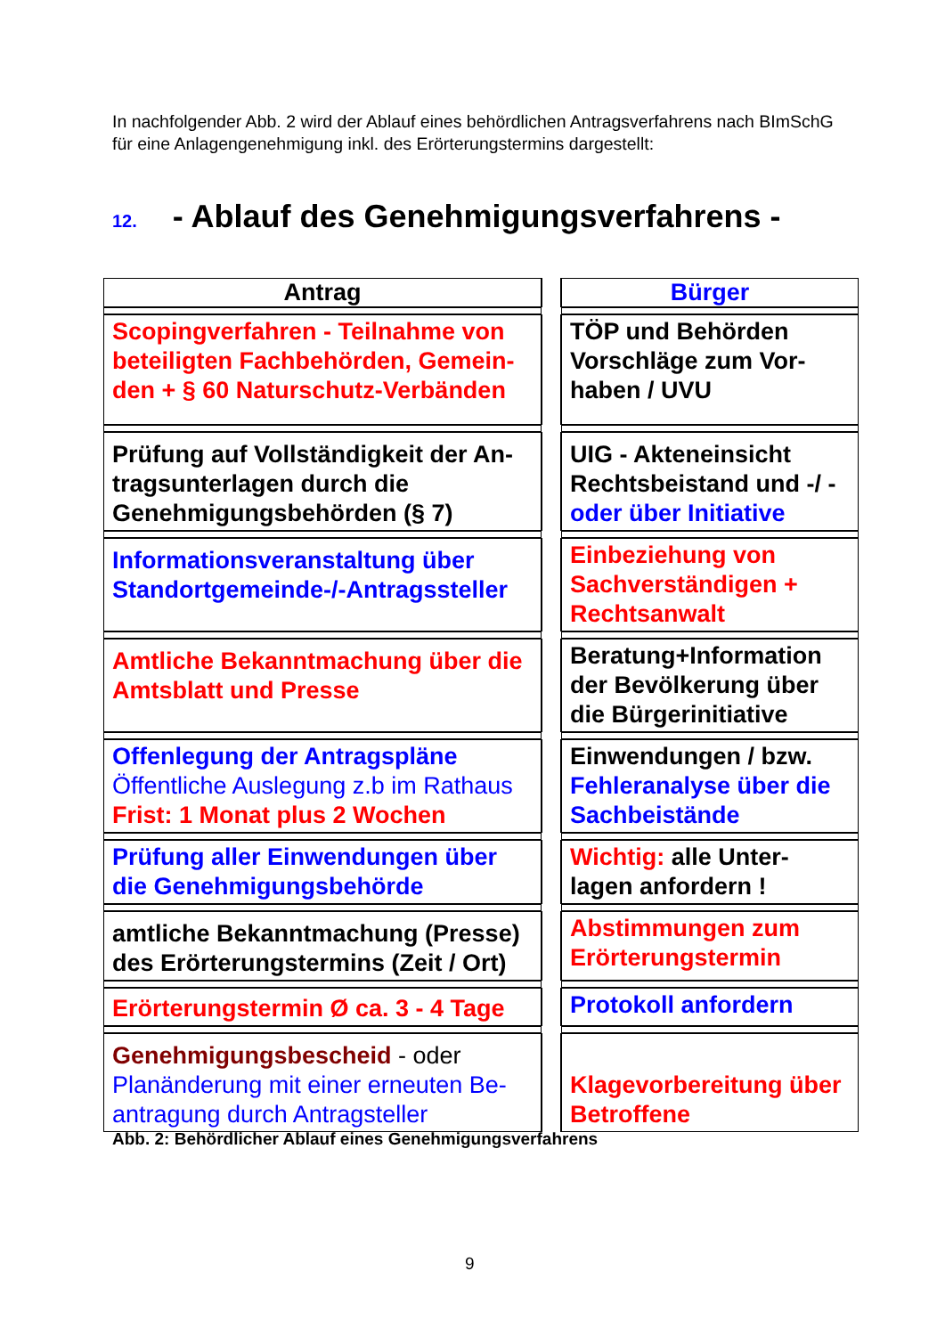In nachfolgender Abb. 2 wird der Ablauf eines behördlichen Antragsverfahrens nach BImSchG für eine Anlagengenehmigung inkl. des Erörterungstermins dargestellt:
12. - Ablauf des Genehmigungsverfahrens -
| Antrag | | Bürger |
| Scopingverfahren - Teilnahme von beteiligten Fachbehörden, Gemein-den + § 60 Naturschutz-Verbänden | | TÖP und Behörden Vorschläge zum Vor-haben / UVU |
| Prüfung auf Vollständigkeit der An-tragsunterlagen durch die Genehmigungsbehörden (§ 7) | | UIG - Akteneinsicht Rechtsbeistand und -/ - oder über Initiative |
| Informationsveranstaltung über Standortgemeinde-/-Antragssteller | | Einbeziehung von Sachverständigen + Rechtsanwalt |
| Amtliche Bekanntmachung über die Amtsblatt und Presse | | Beratung+Information der Bevölkerung über die Bürgerinitiative |
| Offenlegung der Antragspläne Öffentliche Auslegung z.b im Rathaus Frist: 1 Monat plus 2 Wochen | | Einwendungen / bzw. Fehleranalyse über die Sachbeistände |
| Prüfung aller Einwendungen über die Genehmigungsbehörde | | Wichtig: alle Unter-lagen anfordern ! |
| amtliche Bekanntmachung (Presse) des Erörterungstermins (Zeit / Ort) | | Abstimmungen zum Erörterungstermin |
| Erörterungstermin Ø ca. 3 - 4 Tage | | Protokoll anfordern |
| Genehmigungsbescheid - oder Planänderung mit einer erneuten Be-antragung durch Antragsteller | | Klagevorbereitung über Betroffene |
Abb. 2: Behördlicher Ablauf eines Genehmigungsverfahrens
9